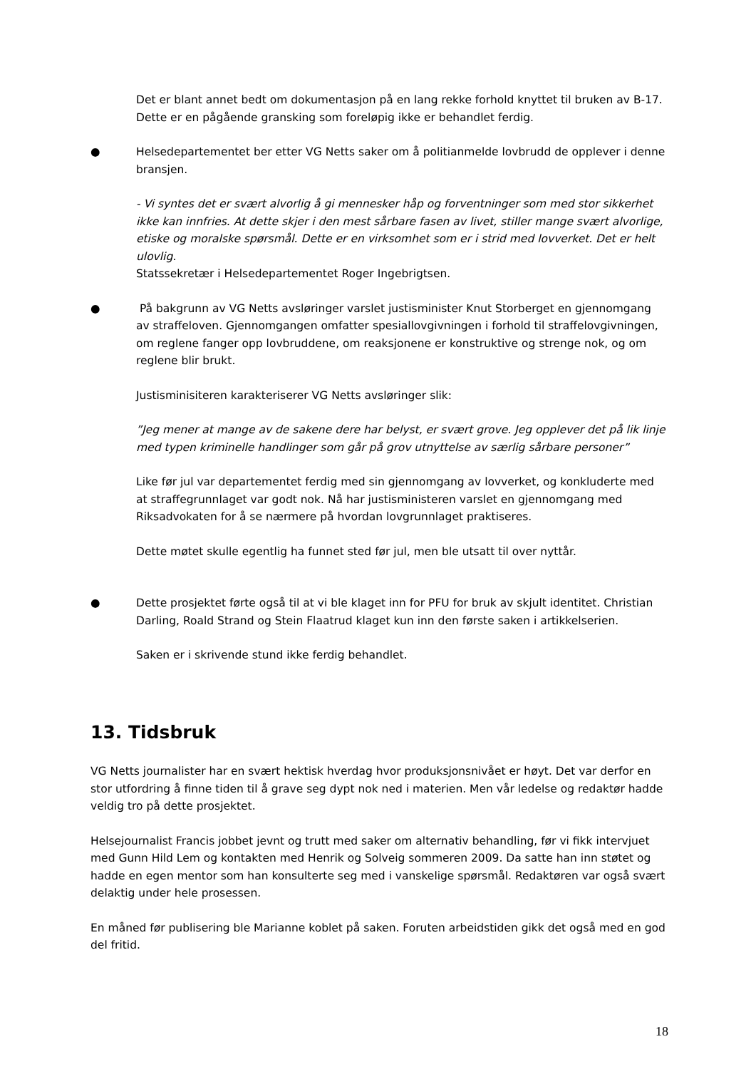Det er blant annet bedt om dokumentasjon på en lang rekke forhold knyttet til bruken av B-17. Dette er en pågående gransking som foreløpig ikke er behandlet ferdig.
● Helsedepartementet ber etter VG Netts saker om å politianmelde lovbrudd de opplever i denne bransjen.
- Vi syntes det er svært alvorlig å gi mennesker håp og forventninger som med stor sikkerhet ikke kan innfries. At dette skjer i den mest sårbare fasen av livet, stiller mange svært alvorlige, etiske og moralske spørsmål. Dette er en virksomhet som er i strid med lovverket. Det er helt ulovlig.
Statssekretær i Helsedepartementet Roger Ingebrigtsen.
● På bakgrunn av VG Netts avsløringer varslet justisminister Knut Storberget en gjennomgang av straffeloven. Gjennomgangen omfatter spesiallovgivningen i forhold til straffelovgivningen, om reglene fanger opp lovbruddene, om reaksjonene er konstruktive og strenge nok, og om reglene blir brukt.
Justisminisiteren karakteriserer VG Netts avsløringer slik:
”Jeg mener at mange av de sakene dere har belyst, er svært grove. Jeg opplever det på lik linje med typen kriminelle handlinger som går på grov utnyttelse av særlig sårbare personer”
Like før jul var departementet ferdig med sin gjennomgang av lovverket, og konkluderte med at straffegrunnlaget var godt nok. Nå har justisministeren varslet en gjennomgang med Riksadvokaten for å se nærmere på hvordan lovgrunnlaget praktiseres.
Dette møtet skulle egentlig ha funnet sted før jul, men ble utsatt til over nyttår.
● Dette prosjektet førte også til at vi ble klaget inn for PFU for bruk av skjult identitet. Christian Darling, Roald Strand og Stein Flaatrud klaget kun inn den første saken i artikkelserien.
Saken er i skrivende stund ikke ferdig behandlet.
13. Tidsbruk
VG Netts journalister har en svært hektisk hverdag hvor produksjonsnivået er høyt. Det var derfor en stor utfordring å finne tiden til å grave seg dypt nok ned i materien. Men vår ledelse og redaktør hadde veldig tro på dette prosjektet.
Helsejournalist Francis jobbet jevnt og trutt med saker om alternativ behandling, før vi fikk intervjuet med Gunn Hild Lem og kontakten med Henrik og Solveig sommeren 2009. Da satte han inn støtet og hadde en egen mentor som han konsulterte seg med i vanskelige spørsmål. Redaktøren var også svært delaktig under hele prosessen.
En måned før publisering ble Marianne koblet på saken. Foruten arbeidstiden gikk det også med en god del fritid.
18